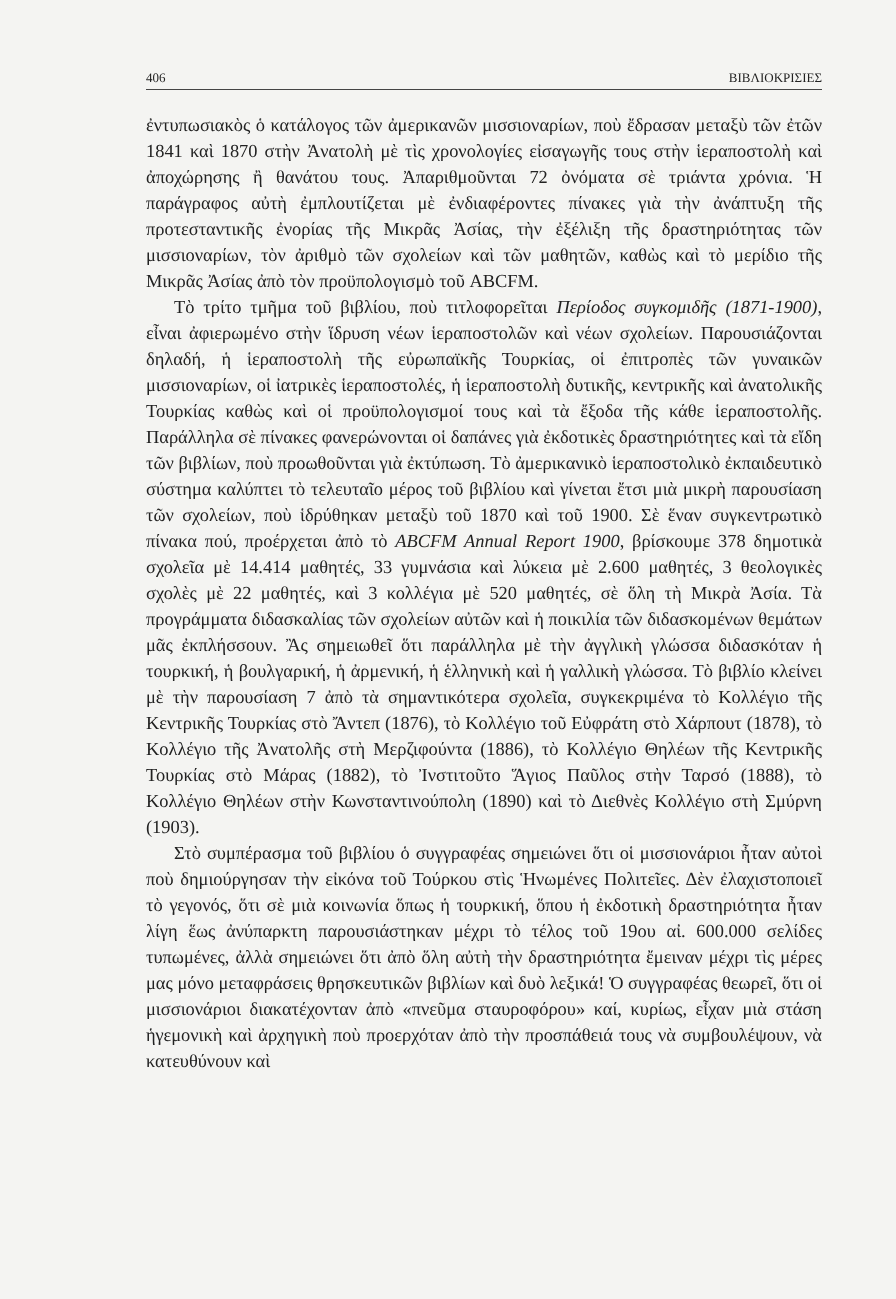406 ΒΙΒΛΙΟΚΡΙΣΙΕΣ
ἐντυπωσιακὸς ὁ κατάλογος τῶν ἀμερικανῶν μισσιοναρίων, ποὺ ἔδρασαν μεταξὺ τῶν ἐτῶν 1841 καὶ 1870 στὴν Ἀνατολὴ μὲ τὶς χρονολογίες εἰσαγωγῆς τους στὴν ἱεραποστολὴ καὶ ἀποχώρησης ἢ θανάτου τους. Ἀπαριθμοῦνται 72 ὀνόματα σὲ τριάντα χρόνια. Ἡ παράγραφος αὐτὴ ἐμπλουτίζεται μὲ ἐνδιαφέροντες πίνακες γιὰ τὴν ἀνάπτυξη τῆς προτεσταντικῆς ἐνορίας τῆς Μικρᾶς Ἀσίας, τὴν ἐξέλιξη τῆς δραστηριότητας τῶν μισσιοναρίων, τὸν ἀριθμὸ τῶν σχολείων καὶ τῶν μαθητῶν, καθὼς καὶ τὸ μερίδιο τῆς Μικρᾶς Ἀσίας ἀπὸ τὸν προϋπολογισμὸ τοῦ ABCFM.
Τὸ τρίτο τμῆμα τοῦ βιβλίου, ποὺ τιτλοφορεῖται Περίοδος συγκομιδῆς (1871-1900), εἶναι ἀφιερωμένο στὴν ἵδρυση νέων ἱεραποστολῶν καὶ νέων σχολείων. Παρουσιάζονται δηλαδή, ἡ ἱεραποστολὴ τῆς εὐρωπαϊκῆς Τουρκίας, οἱ ἐπιτροπὲς τῶν γυναικῶν μισσιοναρίων, οἱ ἰατρικὲς ἱεραποστολές, ἡ ἱεραποστολὴ δυτικῆς, κεντρικῆς καὶ ἀνατολικῆς Τουρκίας καθὼς καὶ οἱ προϋπολογισμοί τους καὶ τὰ ἔξοδα τῆς κάθε ἱεραποστολῆς. Παράλληλα σὲ πίνακες φανερώνονται οἱ δαπάνες γιὰ ἐκδοτικὲς δραστηριότητες καὶ τὰ εἴδη τῶν βιβλίων, ποὺ προωθοῦνται γιὰ ἐκτύπωση. Τὸ ἀμερικανικὸ ἱεραποστολικὸ ἐκπαιδευτικὸ σύστημα καλύπτει τὸ τελευταῖο μέρος τοῦ βιβλίου καὶ γίνεται ἔτσι μιὰ μικρὴ παρουσίαση τῶν σχολείων, ποὺ ἱδρύθηκαν μεταξὺ τοῦ 1870 καὶ τοῦ 1900. Σὲ ἕναν συγκεντρωτικὸ πίνακα πού, προέρχεται ἀπὸ τὸ ABCFM Annual Report 1900, βρίσκουμε 378 δημοτικὰ σχολεῖα μὲ 14.414 μαθητές, 33 γυμνάσια καὶ λύκεια μὲ 2.600 μαθητές, 3 θεολογικὲς σχολὲς μὲ 22 μαθητές, καὶ 3 κολλέγια μὲ 520 μαθητές, σὲ ὅλη τὴ Μικρὰ Ἀσία. Τὰ προγράμματα διδασκαλίας τῶν σχολείων αὐτῶν καὶ ἡ ποικιλία τῶν διδασκομένων θεμάτων μᾶς ἐκπλήσσουν. Ἂς σημειωθεῖ ὅτι παράλληλα μὲ τὴν ἀγγλικὴ γλώσσα διδασκόταν ἡ τουρκική, ἡ βουλγαρική, ἡ ἀρμενική, ἡ ἑλληνικὴ καὶ ἡ γαλλικὴ γλώσσα. Τὸ βιβλίο κλείνει μὲ τὴν παρουσίαση 7 ἀπὸ τὰ σημαντικότερα σχολεῖα, συγκεκριμένα τὸ Κολλέγιο τῆς Κεντρικῆς Τουρκίας στὸ Ἄντεπ (1876), τὸ Κολλέγιο τοῦ Εὐφράτη στὸ Χάρπουτ (1878), τὸ Κολλέγιο τῆς Ἀνατολῆς στὴ Μερζιφούντα (1886), τὸ Κολλέγιο Θηλέων τῆς Κεντρικῆς Τουρκίας στὸ Μάρας (1882), τὸ Ἰνστιτοῦτο Ἅγιος Παῦλος στὴν Ταρσό (1888), τὸ Κολλέγιο Θηλέων στὴν Κωνσταντινούπολη (1890) καὶ τὸ Διεθνὲς Κολλέγιο στὴ Σμύρνη (1903).
Στὸ συμπέρασμα τοῦ βιβλίου ὁ συγγραφέας σημειώνει ὅτι οἱ μισσιονάριοι ἦταν αὐτοὶ ποὺ δημιούργησαν τὴν εἰκόνα τοῦ Τούρκου στὶς Ἡνωμένες Πολιτεῖες. Δὲν ἐλαχιστοποιεῖ τὸ γεγονός, ὅτι σὲ μιὰ κοινωνία ὅπως ἡ τουρκική, ὅπου ἡ ἐκδοτικὴ δραστηριότητα ἦταν λίγη ἕως ἀνύπαρκτη παρουσιάστηκαν μέχρι τὸ τέλος τοῦ 19ου αἰ. 600.000 σελίδες τυπωμένες, ἀλλὰ σημειώνει ὅτι ἀπὸ ὅλη αὐτὴ τὴν δραστηριότητα ἔμειναν μέχρι τὶς μέρες μας μόνο μεταφράσεις θρησκευτικῶν βιβλίων καὶ δυὸ λεξικά! Ὁ συγγραφέας θεωρεῖ, ὅτι οἱ μισσιονάριοι διακατέχονταν ἀπὸ «πνεῦμα σταυροφόρου» καί, κυρίως, εἶχαν μιὰ στάση ἡγεμονικὴ καὶ ἀρχηγικὴ ποὺ προερχόταν ἀπὸ τὴν προσπάθειά τους νὰ συμβουλέψουν, νὰ κατευθύνουν καὶ